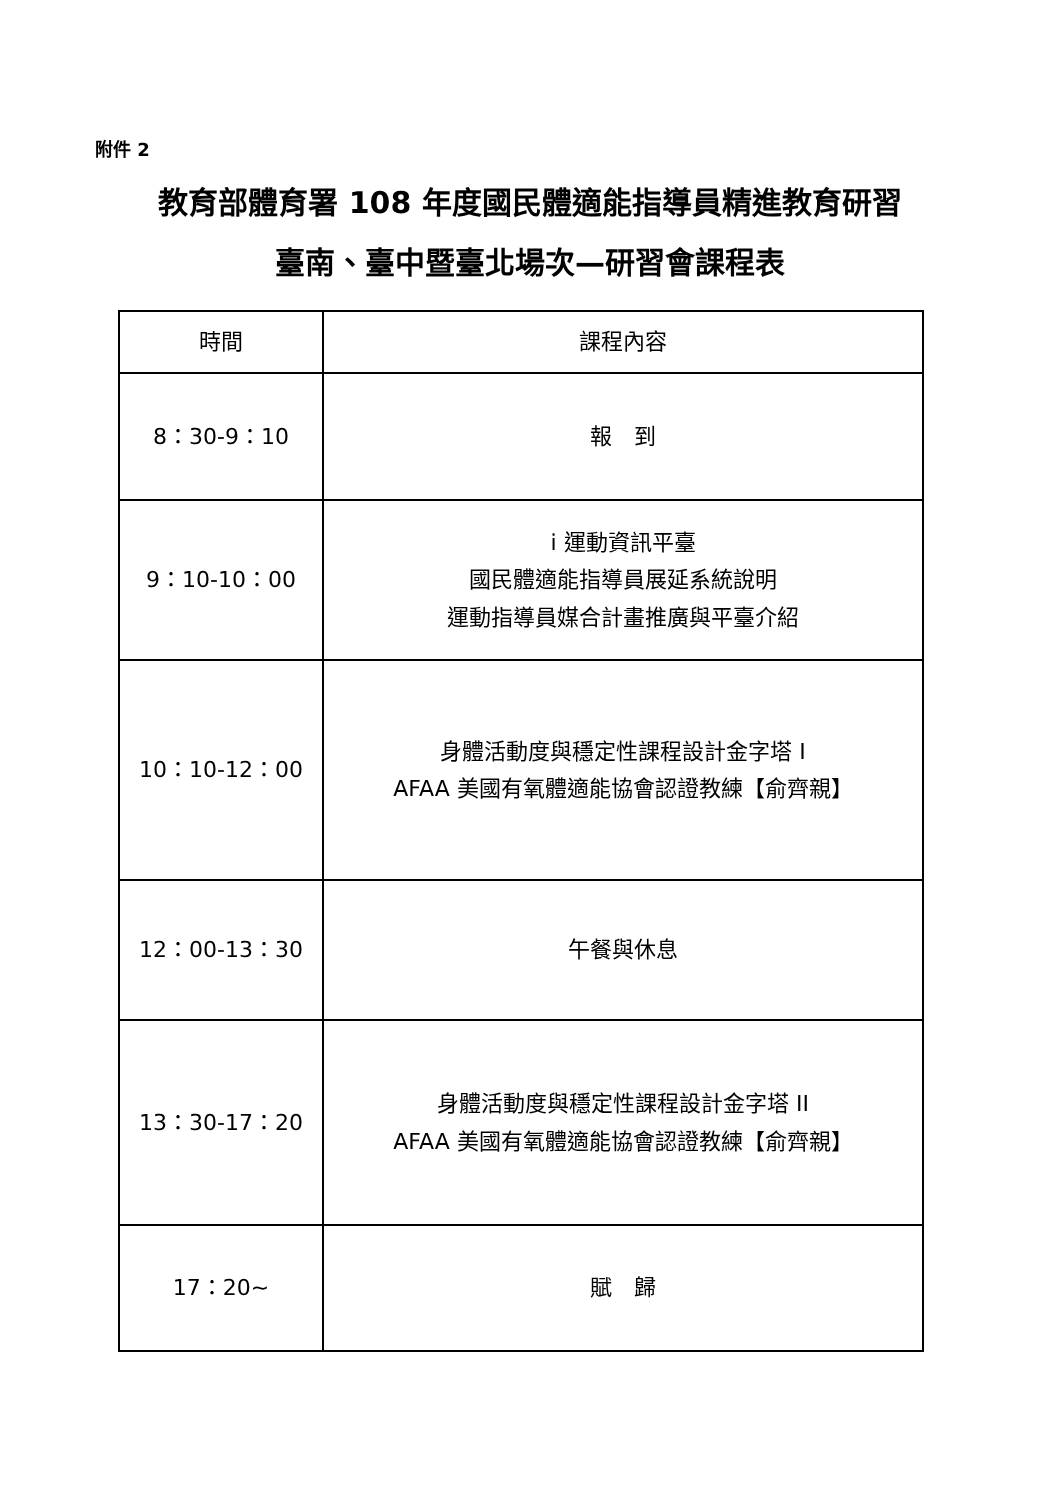附件 2
教育部體育署 108 年度國民體適能指導員精進教育研習
臺南、臺中暨臺北場次—研習會課程表
| 時間 | 課程內容 |
| --- | --- |
| 8：30-9：10 | 報 到 |
| 9：10-10：00 | i 運動資訊平臺 國民體適能指導員展延系統說明 運動指導員媒合計畫推廣與平臺介紹 |
| 10：10-12：00 | 身體活動度與穩定性課程設計金字塔 I AFAA 美國有氧體適能協會認證教練【俞齊親】 |
| 12：00-13：30 | 午餐與休息 |
| 13：30-17：20 | 身體活動度與穩定性課程設計金字塔 II AFAA 美國有氧體適能協會認證教練【俞齊親】 |
| 17：20~ | 賦 歸 |